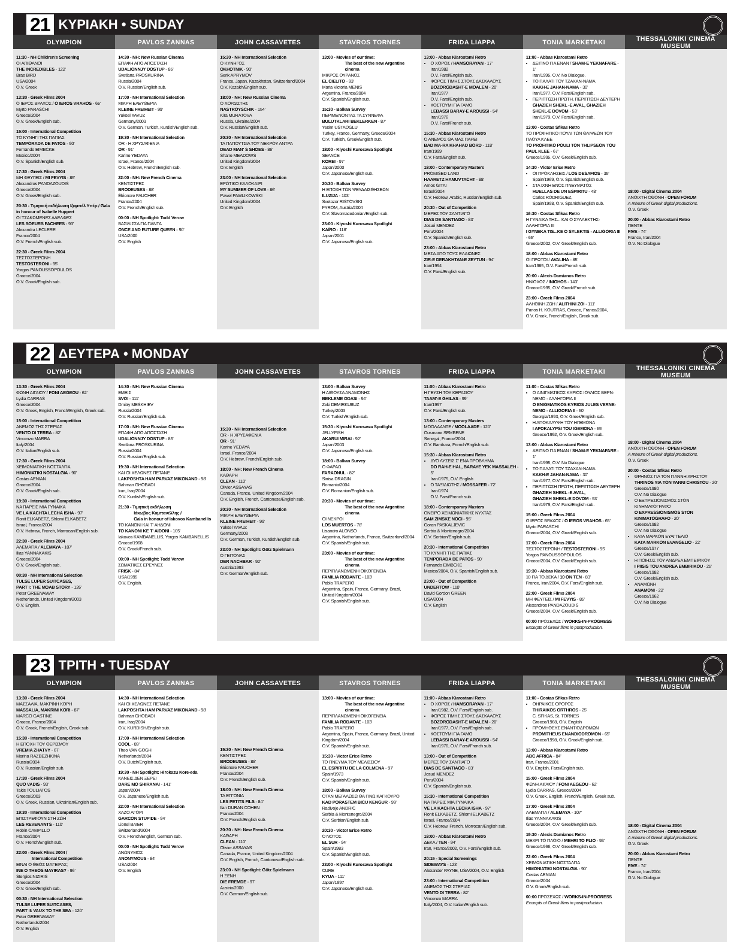21 ΚΥΡΙΑΚΗ • SUNDAY
| OLYMPION | PAVLOS ZANNAS | JOHN CASSAVETES | STAVROS TORNES | FRIDA LIAPPA | TONIA MARKETAKI | THESSALONIKI CINEMA MUSEUM |
| --- | --- | --- | --- | --- | --- | --- |
| 11:30 - NH Children's Screening ΟΙ ΑΠΙΘΑΝΟΙ THE INCREDIBLES - 122' Bras BIRD USA/2004 O.V. Greek 13:30 - Greek Films 2004 Ο ΙΕΡΟΣ ΒΡΑΧΟΣ / O IEROS VRAHOS - 65' Myrto PARASCHI Greece/2004 O.V. Greek/English sub. 15:00 - International Competition ΤΟ ΚΥΝΗΓΙ ΤΗΣ ΠΑΠΙΑΣ TEMPORADA DE PATOS - 90' Fernando EIMBCKE Mexico/2004 O.V. Spanish/English sub. 17:30 - Greek Films 2004 ΜΗ ΦΕΥΓΕΙΣ / MI FEVYIS - 85' Alexandros PANDAZOUDIS Greece/2004 O.V. Greek/English sub. 20:30 - Τιμητική εκδήλωση Ιζαμπέλ Υπέρ / Gala in honour of Isabelle Huppert ΟΙ ΤΣΑΚΩΜΕΝΕΣ ΑΔΕΛΦΕΣ LES SOEURS FACHEES - 93' Alexandra LECLERE France/2004 O.V. French/English sub. 22:30 - Greek Films 2004 ΤΕΣΤΟΣΤΕΡΟΝΗ TESTOSTERONI - 95' Yorgos PANOUSSOPOULOS Greece/2004 O.V. Greek/English sub. | 14:30 - NH: New Russian Cinema ΕΠΑΦΗ ΑΠΟ ΑΠΟΣΤΑΣΗ UDALIONNJY DOSTUP - 85' Svetlana PROSKURINA Russia/2004 O.V. Russian/English sub. 17:00 - NH International Selection ΜΙΚΡΗ ΕΛΕΥΘΕΡΙΑ KLEINE FREIHEIT - 99' Yuksel YAVUZ Germany/2003 O.V. German, Turkish, Kurdish/English sub. 19:30 - NH International Selection OR - Η ΧΡΥΣΑΦΕΝΙΑ OR - 91' Karine YEDAYA Israel, France/2004 O.V. Hebrew, French/English sub. 22:00 - NH: New French Cinema ΚΕΝΤΙΣΤΡΕΣ BRODEUSES - 88' Éléonore FAUCHER France/2004 O.V. French/English sub. 00:00 - NH Spotlight: Todd Verow ΒΑΣΙΛΙΣΣΑ ΓΙΑ ΠΑΝΤΑ ONCE AND FUTURE QUEEN - 90' USA/2000 O.V. English | 15:30 - NH International Selection Ο ΚΥΝΗΓΟΣ OKHOTNIK - 90' Serik APRYMOV France, Japan, Kazakhstan, Switzerland/2004 O.V. Kazakh/English sub. 18:00 - NH: New Russian Cinema Ο ΧΟΡΔΙΣΤΗΣ NASTROYSCHIK - 154' Kira MURATOVA Russia, Ukraine/2004 O.V. Russian/English sub. 20:30 - NH International Selection ΤΑ ΠΑΠΟΥΤΣΙΑ ΤΟΥ ΝΕΚΡΟΥ ΑΝΤΡΑ DEAD MAN' S SHOES - 86' Shane MEADOWS United Kingdom/2004 O.V. English 23:00 - NH International Selection ΕΡΩΤΙΚΟ ΚΑΛΟΚΑΙΡΙ MY SUMMER OF LOVE - 86' Pawel PAWLIKOWSKI United Kingdom/2004 O.V. English | 13:00 - Movies of our time: The best of the new Argentine cinema ΜΙΚΡΟΣ ΟΥΡΑΝΟΣ EL CIELITO - 93' Maria Victoria MENIS Argentina, France/2004 O.V. Spanish/English sub. 15:30 - Balkan Survey ΠΕΡΙΜΕΝΟΝΤΑΣ ΤΑ ΣΥΝΝΕΦΑ BULUTKLARI BEKLERKEN - 87' Yesim USTAOGLU Turkey, France, Germany, Greece/2004 O.V. Turkish, Greek/English sub. 18:00 - Kiyoshi Kurosawa Spotlight SEANCE KOREI - 97' Japan/2000 O.V. Japanese/English sub. 20:30 - Balkan Survey Η ΕΠΟΧΗ ΤΩΝ ΨΕΥΔΑΙΣΘΗΣΕΩΝ ILUZIJA - 103' Svetozor RISTOVSKI FYROM, Austria/2004 O.V. Slavomacedonian/English sub. 23:00 - Kiyoshi Kurosawa Spotlight KAÏRO - 118' Japan/2001 O.V. Japanese/English sub. | 13:00 - Abbas Kiarostami Retro Ο ΧΟΡΟΣ / HAMSORAYAN - 17' Iran/1982 O.V. Farsi/English sub. ΦΟΡΟΣ ΤΙΜΗΣ ΣΤΟΥΣ ΔΑΣΚΑΛΟΥΣ BOZORGDASHT-E MOALEM - 20' Iran/1977 O.V. Farsi/English sub. ΚΟΣΤΟΥΜΙ ΓΙΑ ΓΑΜΟ LEBASSI BARAY-E AROUSSI - 54' Iran/1976 O.V. Farsi/French sub. 15:30 - Abbas Kiarostami Retro Ο ΑΝΕΜΟΣ ΘΑ ΜΑΣ ΠΑΡΕΙ BAD MA-RA KHAHAD BORD - 118' Iran/1999 O.V. Farsi/English sub. 18:00 - Contemporary Masters PROMISED LAND HAARETZ HAMUVTACHT - 88' Amos GITAI Israel/2004 O.V. Hebrew, Arabic, Russian/English sub. 20:30 - Out of Competition ΜΕΡΕΣ ΤΟΥ ΣΑΝΤΙΑΓΟ DIAS DE SANTIAGO - 83' Josué MENDEZ Peru/2004 O.V. Spanish/English sub. 23:00 - Abbas Kiarostami Retro ΜΕΣΑ ΑΠΟ ΤΟΥΣ ΕΛΑΙΩΝΕΣ ZIR-E DERAKHTAN-E ZEYTUN - 94' Iran/1994 O.V. Farsi/English sub. | 11:00 - Abbas Kiarostami Retro ΔΕΙΠΝΟ ΓΙΑ ΕΝΑΝ / SHAM-E YEKNAFARE - 1' Iran/1995, O.V. No Dialogue. ΤΟ ΠΑΛΑΤΙ ΤΟΥ ΤΖΑΧΑΝ-ΝΑΜΑ KAKH-E JAHAN-NAMA - 30' Iran/1977, O.V. Farsi/English sub. ΠΕΡΙΠΤΩΣΗ ΠΡΩΤΗ, ΠΕΡΙΠΤΩΣΗ ΔΕΥΤΕΡΗ GHAZIEH SHEKL -E AVAL, GHAZIEH SHEKL-E DOVOM - 53' Iran/1979, O.V. Farsi/English sub. 13:00 - Costas Sfikas Retro ΤΟ ΠΡΟΦΗΤΙΚΟ ΠΟΥΛΙ ΤΩΝ ΘΛΙΨΕΩΝ ΤΟΥ ΠΑΟΥΛ ΚΛΕΕ TO PROFITIKO POULI TON THLIPSEON TOU PAUL KLEE - 67' Greece/1995, O.V. Greek/English sub. 14:30 - Victor Erice Retro ΟΙ ΠΡΟΚΛΗΣΕΙΣ / LOS DESAFIOS - 35' Spain/1969, O.V. Spanish/English sub. ΣΤΑ ΙΧΝΗ ΕΝΟΣ ΠΝΕΥΜΑΤΟΣ HUELLAS DE UN ESPIRITU - 48' Carlos RODRIGUEZ, Spain/1998, O.V. Spanish/English sub. 16:30 - Costas Sfikas Retro Η ΓΥΝΑΙΚΑ ΤΗΣ... ΚΑΙ Ο ΣΥΛΛΕΚΤΗΣ-ΑΛΛΗΓΟΡΙΑ ΙΙΙ I GYNEKA TIS...KE O SYLEKTIS - ALLIGORIA III - 65' Greece/2002, O.V. Greek/English sub. 18:00 - Abbas Kiarostami Retro ΟΙ ΠΡΩΤΟΙ / AVALIHA - 85' Iran/1985, O.V. Farsi/French sub. 20:00 - Alexis Damianos Retro ΗΝΙΟΧΟΣ / INIOHOS - 143' Greece/1995, O.V. Greek/French sub. 23:00 - Greek Films 2004 ΑΛΗΘΙΝΗ ΖΩΗ / ALITHINI ZOI - 111' Panos H. KOUTRAS, Greece, France/2004, O.V. Greek, French/English, Greek sub. | 18:00 - Digital Cinema 2004 ΑΝΟΙΧΤΗ ΟΘΟΝΗ - OPEN FORUM A mixture of Greek digital productions. O.V. Greek 20:00 - Abbas Kiarostami Retro ΠΕΝΤΕ FIVE - 74' France, Iran/2004 O.V. No Dialogue |
22 ΔΕΥΤΕΡΑ • MONDAY
| OLYMPION | PAVLOS ZANNAS | JOHN CASSAVETES | STAVROS TORNES | FRIDA LIAPPA | TONIA MARKETAKI | THESSALONIKI CINEMA MUSEUM |
| --- | --- | --- | --- | --- | --- | --- |
| 13:30 - Greek Films 2004 ΦΩΝΗ ΑΙΓΑΙΟΥ / FONI AEGEOU - 62' Lydia CARRAS Greece/2004 O.V. Greek, English, French/English, Greek sub. 15:00 - International Competition ΑΝΕΜΟΣ ΤΗΣ ΣΤΕΡΙΑΣ VENTO DI TERRA - 82' Vincenzo MARRA Italy/2004 O.V. Italian/English sub. 17:30 - Greek Films 2004 ΧΕΙΜΩΝΙΑΤΙΚΗ ΝΟΣΤΑΛΓΙΑ HIMONIATIKI NOSTALGIA - 90' Costas AENIAN Greece/2004 O.V. Greek/English sub. 19:30 - International Competition ΝΑ ΠΑΡΕΙΣ ΜΙΑ ΓΥΝΑΙΚΑ VE LA KACHTA LECHA ISHA - 97' Ronit ELKABETZ, Shlomi ELKABETZ Israel, France/2004 O.V. Hebrew, French, Morrocan/English sub. 22:30 - Greek Films 2004 ΑΛΕΜΑΓΙΑ / ALEMAYA - 107' Ilias YANNAKAKIS Greece/2004 O.V. Greek/English sub. 00:30 - NH International Selection TULSE LUPER SUITCASES, PART I: THE MOAB STORY - 126' Peter GREENAWAY Netherlands, United Kingdom/2003 O.V. English. | 14:30 - NH: New Russian Cinema ΕΜΕΙΣ SVOI - 111' Dmitry MESKHIEV Russia/2004 O.V. Russian/English sub. 17:00 - NH: New Russian Cinema ΕΠΑΦΗ ΑΠΟ ΑΠΟΣΤΑΣΗ UDALIONNJY DOSTUP - 85' Svetlana PROSKURINA Russia/2004 O.V. Russian/English sub. 19:30 - NH International Selection ΚΑΙ ΟΙ ΧΕΛΩΝΕΣ ΠΕΤΑΝΕ LAKPOSHTA HAM PARVAZ MIKONAND - 98' Bahman GHOBADI Iran, Iraq/2004 O.V. Kurdish/English sub. 21:30 - Τιμητική εκδήλωση Ιάκωβος Καμπανέλλης / Gala in honour of Iakovos Kambanellis ΤΟ ΚΑΝΟΝΙ ΚΑΙ Τ' ΑΗΔΟΝΙ TO KANONI KE T' AIDONI - 105' Iakovos KAMBANELLIS, Yorgos KAMBANELLIS Greece/1968 O.V. Greek/French sub. 00:00 - NH Spotlight: Todd Verow ΣΩΜΑΤΙΚΕΣ ΕΡΕΥΝΕΣ FRISK - 84' USA/1995 O.V. English. | 15:30 - NH International Selection OR - Η ΧΡΥΣΑΦΕΝΙΑ OR - 91' Karine YEDAYA Israel, France/2004 O.V. Hebrew, French/English sub. 18:00 - NH: New French Cinema ΚΑΘΑΡΗ CLEAN - 110' Olivier ASSAYAS Canada, France, United Kingdom/2004 O.V. English, French, Cantonese/English sub. 20:30 - NH International Selection ΜΙΚΡΗ ΕΛΕΥΘΕΡΙΑ KLEINE FREIHEIT - 99' Yuksel YAVUZ Germany/2003 O.V. German, Turkish, Kurdish/English sub. 23:00 - NH Spotlight: Götz Spielmann Ο ΓΕΙΤΟΝΑΣ DER NACHBAR - 92' Austria/1993 O.V. German/English sub. | 13:00 - Balkan Survey Η ΑΙΘΟΥΣΑ ΑΝΑΜΟΝΗΣ BEKLEME ODASI - 94' Zeki DEMIRKUBUZ Turkey/2003 O.V. Turkish/English sub. 15:30 - Kiyoshi Kurosawa Spotlight JELLYFISH AKARUI MIRAI - 92' Japan/2003 O.V. Japanese/English sub. 18:00 - Balkan Survey Ο ΦΑΡΑΩ FARAONUL - 82' Sinisa DRAGIN Romania/2004 O.V. Romanian/English sub. 20:30 - Movies of our time: The best of the new Argentine cinema ΟΙ ΝΕΚΡΟΙ LOS MUERTOS - 78' Lisandro ALONSO Argentina, Netherlands, France, Switzerland/2004 O.V. Spanish/English sub. 23:00 - Movies of our time: The best of the new Argentine cinema ΠΕΡΙΠΛΑΝΩΜΕΝΗ ΟΙΚΟΓΕΝΕΙΑ FAMILIA RODANTE - 103' Pablo TRAPERO Argentina, Spain, France, Germany, Brazil, United Kingdom/2004 O.V. Spanish/English sub. | 11:00 - Abbas Kiarostami Retro Η ΓΕΥΣΗ ΤΟΥ ΚΕΡΑΣΙΟΥ TAAM'-E GHILAS - 99' Iran/1997 O.V. Farsi/English sub. 13:00 - Contemporary Masters ΜΟΟΛΑΑΝΤΕ / MOOLAADE - 120' Ousmane SEMBENE Senegal, France/2004 O.V. Bambara, French/English sub. 15:30 - Abbas Kiarostami Retro ΔΥΟ ΛΥΣΕΙΣ Σ' ΕΝΑ ΠΡΟΒΛΗΜΑ DO RAH-E HAL, BARAYE YEK MASSALEH - 5' Iran/1975, O.V. English Ο ΤΑΞΙΔΙΩΤΗΣ / MOSSAFER - 72' Iran/1974 O.V. Farsi/French sub. 18:00 - Contemporary Masters ΟΝΕΙΡΟ ΧΕΙΜΩΝΙΑΤΙΚΗΣ ΝΥΧΤΑΣ SAM ZIMSKE NOCI - 95' Goran PASKALJEVIC Serbia & Montenegro/2004 O.V. Serbian/English sub. 20:30 - International Competition ΤΟ ΚΥΝΗΓΙ ΤΗΣ ΠΑΠΙΑΣ TEMPORADA DE PATOS - 90' Fernando EIMBCKE Mexico/2004, O.V. Spanish/English sub. 23:00 - Out of Competition UNDERTOW - 110' David Gordon GREEN USA/2004 O.V. English | 11:00 - Costas Sfikas Retro Ο ΑΙΝΙΓΜΑΤΙΚΟΣ ΚΥΡΙΟΣ ΙΟΥΛΙΟΣ ΒΕΡΝ-ΝΕΜΟ - ΑΛΛΗΓΟΡΙΑ ΙΙ O ENIGMATIKOS KYRIOS JULES VERNE-NEMO - ALLIGORIA II - 50' Georgia/1993, O.V. Greek/English sub. Η ΑΠΟΚΑΛΥΨΗ ΤΟΥ ΗΓΕΜΟΝΑ I APOKALYPSI TOU IGEMONA - 55' Greece/1992, O.V. Greek/English sub. 13:00 - Abbas Kiarostami Retro ΔΕΙΠΝΟ ΓΙΑ ΕΝΑΝ / SHAM-E YEKNAFARE - 1' Iran/1995, O.V. No Dialogue ΤΟ ΠΑΛΑΤΙ ΤΟΥ ΤΖΑΧΑΝ-ΝΑΜΑ KAKH-E JAHAN-NAMA - 30' Iran/1977, O.V. Farsi/English sub. ΠΕΡΙΠΤΩΣΗ ΠΡΩΤΗ, ΠΕΡΙΠΤΩΣΗ ΔΕΥΤΕΡΗ GHAZIEH SHEKL -E AVAL, GHAZIEH SHEKL-E DOVOM - 53' Iran/1979, O.V. Farsi/English sub. 15:00 - Greek Films 2004 Ο ΙΕΡΟΣ ΒΡΑΧΟΣ / O IEROS VRAHOS - 65' Myrto PARASCHI Greece/2004, O.V. Greek/English sub. 17:00 - Greek Films 2004 ΤΕΣΤΟΣΤΕΡΟΝΗ / TESTOSTERONI - 95' Yorgos PANOUSSOPOULOS Greece/2004, O.V. Greek/English sub. 19:30 - Abbas Kiarostami Retro 10 ΓΙΑ ΤΟ ΔΕΚΑ / 10 ON TEN - 83' France, Iran/2004, O.V. Farsi/English sub. 22:00 - Greek Films 2004 ΜΗ ΦΕΥΓΕΙΣ / MI FEVYIS - 85' Alexandros PANDAZOUDIS Greece/2004, O.V. Greek/English sub. 00:00 ΠΡΟΣΕΧΩΣ / WORKS-IN-PROGRESS Excerpts of Greek films in postproduction. | 18:00 - Digital Cinema 2004 ΑΝΟΙΧΤΗ ΟΘΟΝΗ - OPEN FORUM A mixture of Greek digital productions. O.V. Greek 20:00 - Costas Sfikas Retro ΘΡΗΝΟΣ ΓΙΑ ΤΟΝ ΓΙΑΝΝΗ ΧΡΗΣΤΟΥ THRINOS YIA TON YANNI CHRISTOU - 20' Greece/1980 O.V. No Dialogue Ο ΕΞΠΡΕΣΙΟΝΙΣΜΟΣ ΣΤΟΝ ΚΙΝΗΜΑΤΟΓΡΑΦΟ O EXPRESSIONISMOS STON KINIMATOGRAFO - 20' Greece/1982 O.V. No Dialogue ΚΑΤΑ ΜΑΡΚΟΝ ΕΥΑΓΓΕΛΙΟ KATA MARKON EVANGELIO - 22' Greece/1977 O.V. Greek/English sub. Η ΠΟΙΗΣΙΣ ΤΟΥ ΑΝΔΡΕΑ ΕΜΠΕΙΡΙΚΟΥ I PIISIS TOU ANDREA EMBIRIKOU - 25' Greece/1982 O.V. Greek/English sub. ΑΝΑΜΩΝΗ ANAMONI - 22' Greece/1962 O.V. No Dialogue |
23 ΤΡΙΤΗ • TUESDAY
| OLYMPION | PAVLOS ZANNAS | JOHN CASSAVETES | STAVROS TORNES | FRIDA LIAPPA | TONIA MARKETAKI | THESSALONIKI CINEMA MUSEUM |
| --- | --- | --- | --- | --- | --- | --- |
| 13:30 - Greek Films 2004 ΜΑΣΣΑΛΙΑ, ΜΑΚΡΙΝΗ ΚΟΡΗ MASSALIA, MAKRINI KORI - 87' MARCO GASTINE Greece, France/2004 O.V. Greek, French/English, Greek sub. 15:30 - International Competition Η ΕΠΟΧΗ ΤΟΥ ΘΕΡΙΣΜΟΥ VREMIA ZHATVY - 67' Marina RAZBEZHKINA Russia/2004 O.V. Russian/English sub. 17:30 - Greek Films 2004 QUO VADIS - 93' Takis TOULIATOS Greece/2003 O.V. Greek, Russian, Ukrainian/English sub. 19:30 - International Competition ΕΠΙΣΤΡΕΦΟΥΝ ΣΤΗ ΖΩΗ LES REVENANTS - 110' Robin CAMPILLO France/2004 O.V. French/English sub. 22:00 - Greek Films 2004 / International Competition ΕΙΝΑΙ Ο ΘΕΟΣ ΜΑΓΕΙΡΑΣ; INE O THEOS MAYIRAS? - 96' Stergios NIZIRIS Greece/2004 O.V. Greek/English sub. 00:30 - NH International Selection TULSE LUPER SUITCASES, PART II: VAUX TO THE SEA - 120' Peter GREENAWAY Netherlands/2004 O.V. English | 14:30 - NH International Selection ΚΑΙ ΟΙ ΧΕΛΩΝΕΣ ΠΕΤΑΝΕ LAKPOSHTA HAM PARVAZ MIKONAND - 98' Bahman GHOBADI Iran, Iraq/2004 O.V. KURDISH/English sub. 17:00 - NH International Selection COOL - 89' Theo VAN GOGH Netherlands/2004 O.V. Dutch/English sub. 19:30 - NH Spotlight: Hirokazu Kore-eda ΚΑΝΕΙΣ ΔΕΝ ΞΕΡΕΙ DARE MO SHIRANAI - 141' Japan/2004 O.V. Japanese/English sub. 22:00 - NH International Selection ΧΑΖΟ ΑΓΟΡΙ GARCON STUPIDE - 94' Lionel BAIER Switzerland/2004 O.V. French/English, German sub. 00:00 - NH Spotlight: Todd Verow ΑΝΩΝΥΜΟΣ ANONYMOUS - 84' USA/2004 O.V. English | 15:30 - NH: New French Cinema ΚΕΝΤΙΣΤΡΕΣ BRODEUSES - 88' Éléonore FAUCHER France/2004 O.V. French/English sub. 18:00 - NH: New French Cinema ΤΑ ΕΓΓΟΝΙΑ LES PETITS FILS - 84' Ilan DURAN COHEN France/2004 O.V. French/English sub. 20:30 - NH: New French Cinema ΚΑΘΑΡΗ CLEAN - 110' Olivier ASSAYAS Canada, France, United Kingdom/2004 O.V. English, French, Cantonese/English sub. 23:00 - NH Spotlight: Götz Spielmann Η ΞΕΝΗ DIE FREMDE - 97' Austria/2000 O.V. German/English sub. | 13:00 - Movies of our time: The best of the new Argentine cinema ΠΕΡΙΠΛΑΝΩΜΕΝΗ ΟΙΚΟΓΕΝΕΙΑ FAMILIA RODANTE - 103' Pablo TRAPERO Argentina, Spain, France, Germany, Brazil, United Kingdom/2004 O.V. Spanish/English sub. 15:30 - Victor Erice Retro ΤΟ ΠΝΕΥΜΑ ΤΟΥ ΜΕΛΙΣΣΙΟΥ EL ESPIRITU DE LA COLMENA - 97' Spain/1973 O.V. Spanish/English sub. 18:00 - Balkan Survey ΟΤΑΝ ΜΕΓΑΛΩΣΩ ΘΑ ΓΙΝΩ ΚΑΓΚΟΥΡΟ KAD PORASTEM BICU KENGUR - 99' Radivoje ANDRIC Serbia & Montenegro/2004 O.V. Serbian/English sub. 20:30 - Victor Erice Retro Ο ΝΟΤΟΣ EL SUR - 94' Spain/1983 O.V. Spanish/English sub. 23:00 - Kiyoshi Kurosawa Spotlight CURE KYUA - 111' Japan/1997 O.V. Japanese/English sub. | 11:00 - Abbas Kiarostami Retro Ο ΧΟΡΟΣ / HAMSORAYAN - 17' Iran/1982, O.V. Farsi/English sub. ΦΟΡΟΣ ΤΙΜΗΣ ΣΤΟΥΣ ΔΑΣΚΑΛΟΥΣ BOZORGDASHT-E MOALEM - 20' Iran/1977, O.V. Farsi/English sub. ΚΟΣΤΟΥΜΙ ΓΙΑ ΓΑΜΟ LEBASSI BARAY-E AROUSSI - 54' Iran/1976, O.V. Farsi/French sub. 13:00 - Out of Competition ΜΕΡΕΣ ΤΟΥ ΣΑΝΤΙΑΓΟ DIAS DE SANTIAGO - 83' Josué MENDEZ Peru/2004 O.V. Spanish/English sub. 15:30 - International Competition ΝΑ ΠΑΡΕΙΣ ΜΙΑ ΓΥΝΑΙΚΑ VE LA KACHTA LECHA ISHA - 97' Ronit ELKABETZ, Shlomi ELKABETZ Israel, France/2004 O.V. Hebrew, French, Morrocan/English sub. 18:00 - Abbas Kiarostami Retro ΔΕΚΑ / TEN - 94' Iran, France/2002, O.V. Farsi/English sub. 20:15 - Special Screenings SIDEWAYS - 123' Alexander PAYNE, USA/2004, O.V. English 23:00 - International Competition ΑΝΕΜΟΣ ΤΗΣ ΣΤΕΡΙΑΣ VENTO DI TERRA - 82' Vincenzo MARRA Italy/2004, O.V. Italian/English sub. | 11:00 - Costas Sfikas Retro ΘΗΡΑΙΚΟΣ ΟΡΘΡΟΣ THIRAIKOS ORTHROS - 25' C. SFIKAS, St. TORNES Greece/1968, O.V. English ΠΡΟΜΗΘΕΥΣ ΕΝΑΝΤΙΟΔΡΟΜΩΝ PROMITHEUS ENANDIODROMON - 65' Greece/1998, O.V. Greek/English sub. 13:00 - Abbas Kiarostami Retro ABC AFRICA - 84' Iran, France/2001 O.V. English, Farsi/English sub. 15:00 - Greek Films 2004 ΦΩΝΗ ΑΙΓΑΙΟΥ / FONI AEGEOU - 62' Lydia CARRAS, Greece/2004 O.V. Greek, English, French/English, Greek sub. 17:00 - Greek Films 2004 ΑΛΕΜΑΓΙΑ / ALEMAYA - 107' Ilias YANNAKAKIS Greece/2004, O.V. Greek/English sub. 19:30 - Alexis Damianos Retro ΜΕΧΡΙ ΤΟ ΠΛΟΙΟ / MEHRI TO PLIO - 93' Greece/1966, O.V. Greek/English sub. 22:00 - Greek Films 2004 ΧΕΙΜΩΝΙΑΤΙΚΗ ΝΟΣΤΑΛΓΙΑ HIMONIATIKI NOSTALGIA - 90' Costas AENIAN Greece/2004 O.V. Greek/English sub. 00:00 ΠΡΟΣΕΧΩΣ / WORKS-IN-PROGRESS Excerpts of Greek films in postproduction. | 18:00 - Digital Cinema 2004 ΑΝΟΙΧΤΗ ΟΘΟΝΗ - OPEN FORUM A mixture of Greek digital productions. O.V. Greek 20:00 - Abbas Kiarostami Retro ΠΕΝΤΕ FIVE - 74' France, Iran/2004 O.V. No Dialogue |